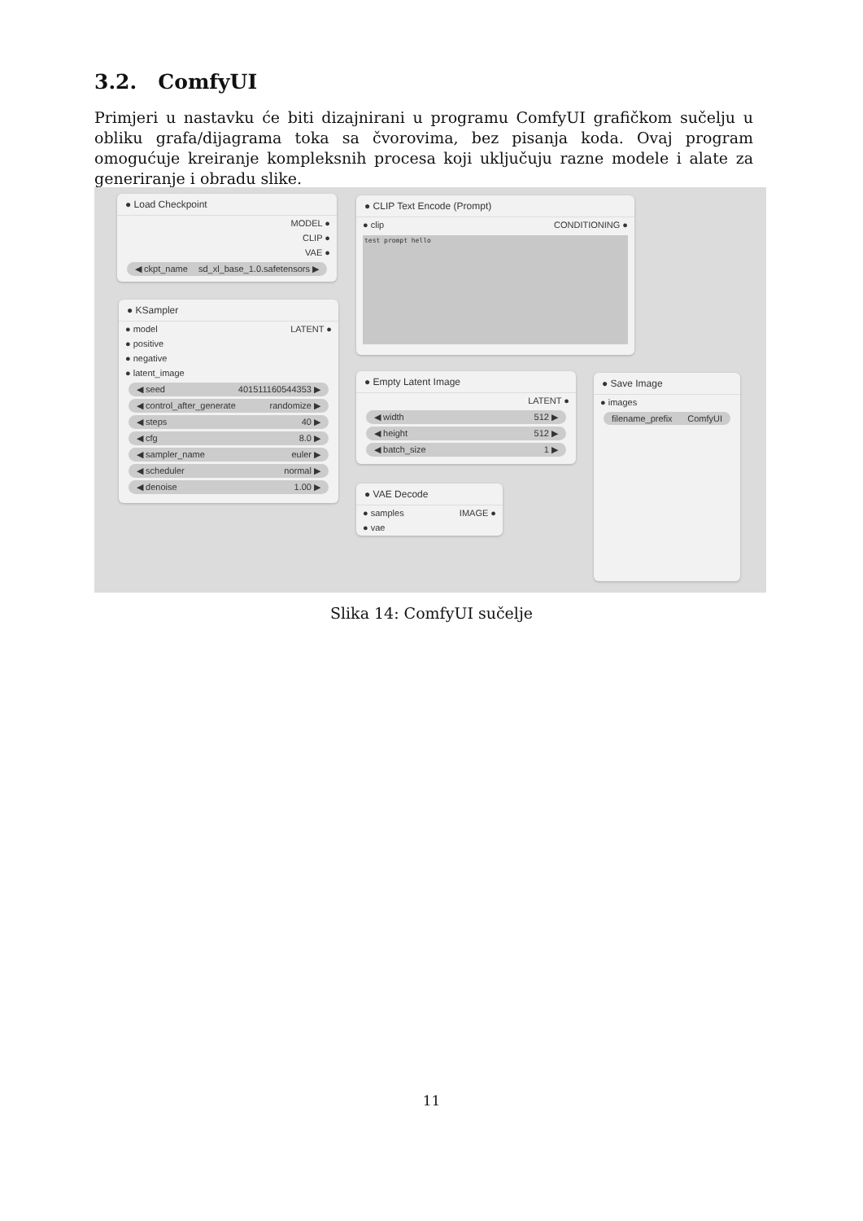3.2. ComfyUI
Primjeri u nastavku će biti dizajnirani u programu ComfyUI grafičkom sučelju u obliku grafa/dijagrama toka sa čvorovima, bez pisanja koda. Ovaj program omogućuje kreiranje kompleksnih procesa koji uključuju razne modele i alate za generiranje i obradu slike.
● Load Checkpoint
MODEL ●
CLIP ●
VAE ●
◀ ckpt_name sd_xl_base_1.0.safetensors ▶
● KSampler
● model LATENT ●
● positive
● negative
● latent_image
◀ seed 401511160544353 ▶
◀ control_after_generate randomize ▶
◀ steps 40 ▶
◀ cfg 8.0 ▶
◀ sampler_name euler ▶
◀ scheduler normal ▶
◀ denoise 1.00 ▶
● CLIP Text Encode (Prompt)
● clip CONDITIONING ●
test prompt hello
● Empty Latent Image
LATENT ●
◀ width 512 ▶
◀ height 512 ▶
◀ batch_size 1 ▶
● VAE Decode
● samples IMAGE ●
● vae
● Save Image
● images
filename_prefix ComfyUI
Slika 14: ComfyUI sučelje
11